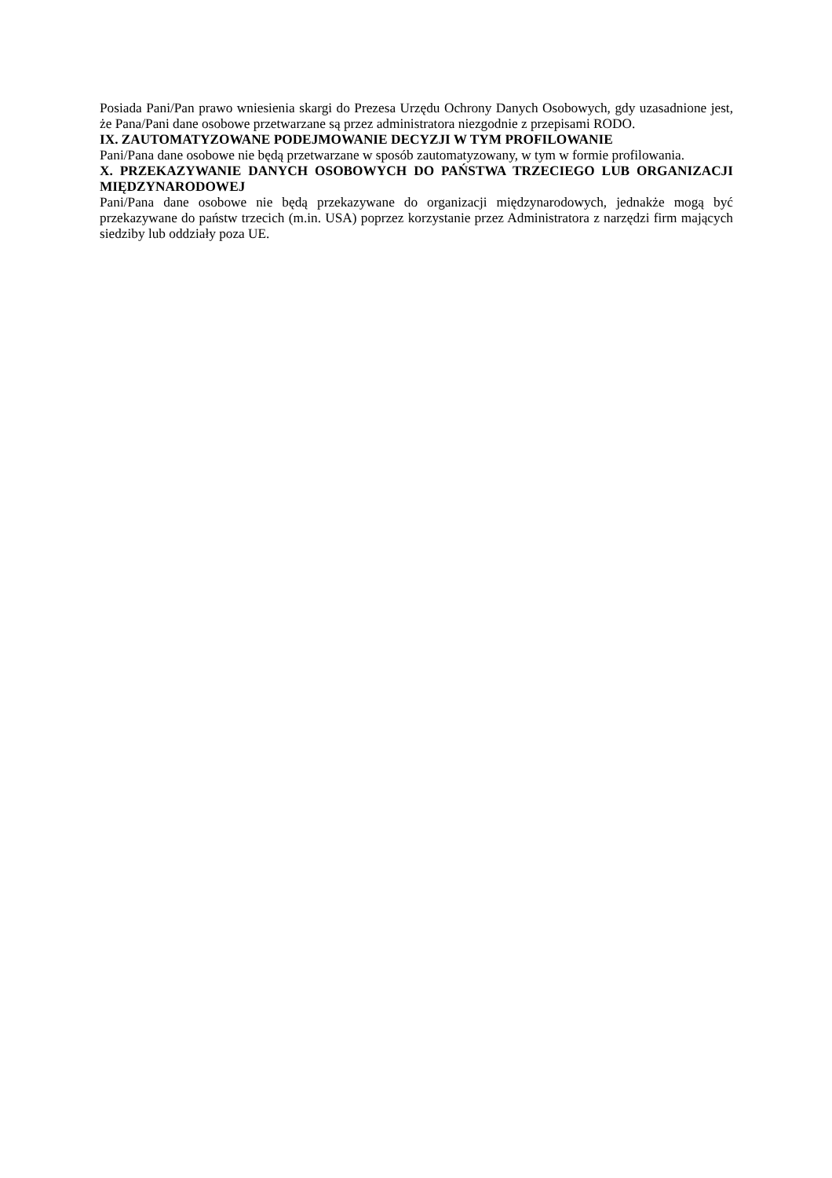Posiada Pani/Pan prawo wniesienia skargi do Prezesa Urzędu Ochrony Danych Osobowych, gdy uzasadnione jest, że Pana/Pani dane osobowe przetwarzane są przez administratora niezgodnie z przepisami RODO.
IX. ZAUTOMATYZOWANE PODEJMOWANIE DECYZJI W TYM PROFILOWANIE
Pani/Pana dane osobowe nie będą przetwarzane w sposób zautomatyzowany, w tym w formie profilowania.
X. PRZEKAZYWANIE DANYCH OSOBOWYCH DO PAŃSTWA TRZECIEGO LUB ORGANIZACJI MIĘDZYNARODOWEJ
Pani/Pana dane osobowe nie będą przekazywane do organizacji międzynarodowych, jednakże mogą być przekazywane do państw trzecich (m.in. USA) poprzez korzystanie przez Administratora z narzędzi firm mających siedziby lub oddziały poza UE.